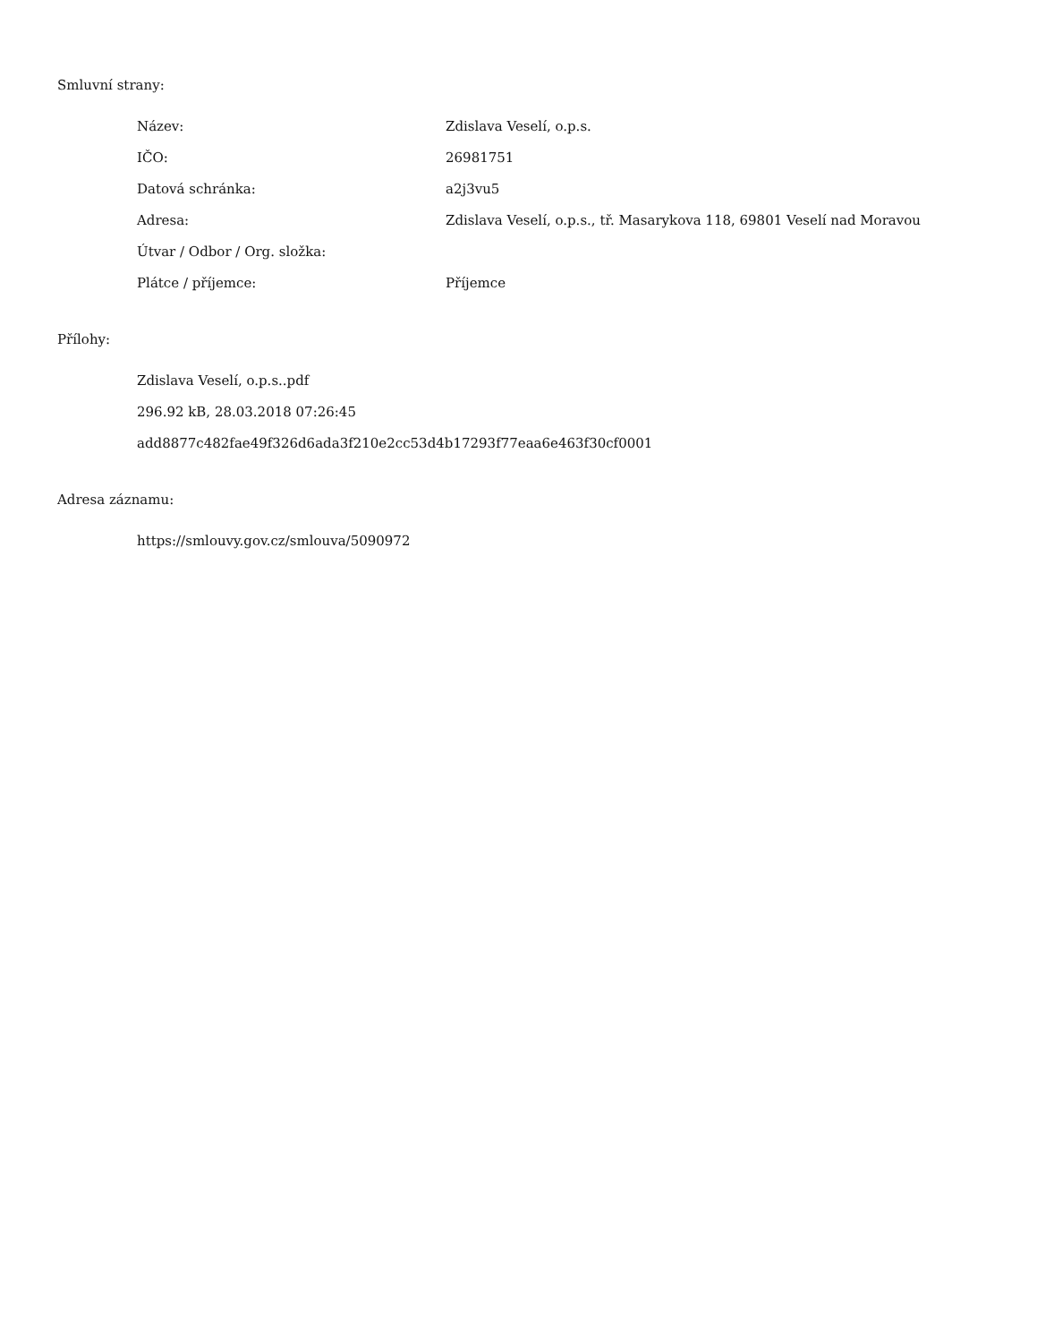Smluvní strany:
| Název: | Zdislava Veselí, o.p.s. |
| IČO: | 26981751 |
| Datová schránka: | a2j3vu5 |
| Adresa: | Zdislava Veselí, o.p.s., tř. Masarykova 118, 69801 Veselí nad Moravou |
| Útvar / Odbor / Org. složka: | |
| Plátce / příjemce: | Příjemce |
Přílohy:
Zdislava Veselí, o.p.s..pdf
296.92 kB, 28.03.2018 07:26:45
add8877c482fae49f326d6ada3f210e2cc53d4b17293f77eaa6e463f30cf0001
Adresa záznamu:
https://smlouvy.gov.cz/smlouva/5090972